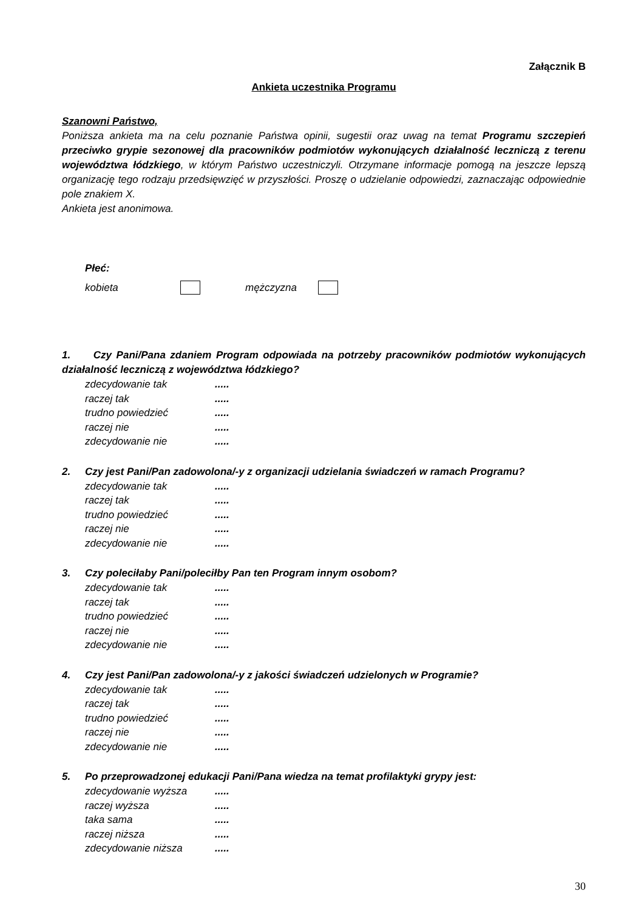Załącznik B
Ankieta uczestnika Programu
Szanowni Państwo,
Poniższa ankieta ma na celu poznanie Państwa opinii, sugestii oraz uwag na temat Programu szczepień przeciwko grypie sezonowej dla pracowników podmiotów wykonujących działalność leczniczą z terenu województwa łódzkiego, w którym Państwo uczestniczyli. Otrzymane informacje pomogą na jeszcze lepszą organizację tego rodzaju przedsięwzięć w przyszłości. Proszę o udzielanie odpowiedzi, zaznaczając odpowiednie pole znakiem X.
Ankieta jest anonimowa.
Płeć:
kobieta mężczyzna
1. Czy Pani/Pana zdaniem Program odpowiada na potrzeby pracowników podmiotów wykonujących działalność leczniczą z województwa łódzkiego?
zdecydowanie tak.....
raczej tak.....
trudno powiedzieć.....
raczej nie.....
zdecydowanie nie.....
2. Czy jest Pani/Pan zadowolona/-y z organizacji udzielania świadczeń w ramach Programu?
zdecydowanie tak.....
raczej tak.....
trudno powiedzieć.....
raczej nie.....
zdecydowanie nie.....
3. Czy poleciłaby Pani/poleciłby Pan ten Program innym osobom?
zdecydowanie tak.....
raczej tak.....
trudno powiedzieć.....
raczej nie.....
zdecydowanie nie.....
4. Czy jest Pani/Pan zadowolona/-y z jakości świadczeń udzielonych w Programie?
zdecydowanie tak.....
raczej tak.....
trudno powiedzieć.....
raczej nie.....
zdecydowanie nie.....
5. Po przeprowadzonej edukacji Pani/Pana wiedza na temat profilaktyki grypy jest:
zdecydowanie wyższa.....
raczej wyższa.....
taka sama.....
raczej niższa.....
zdecydowanie niższa.....
30